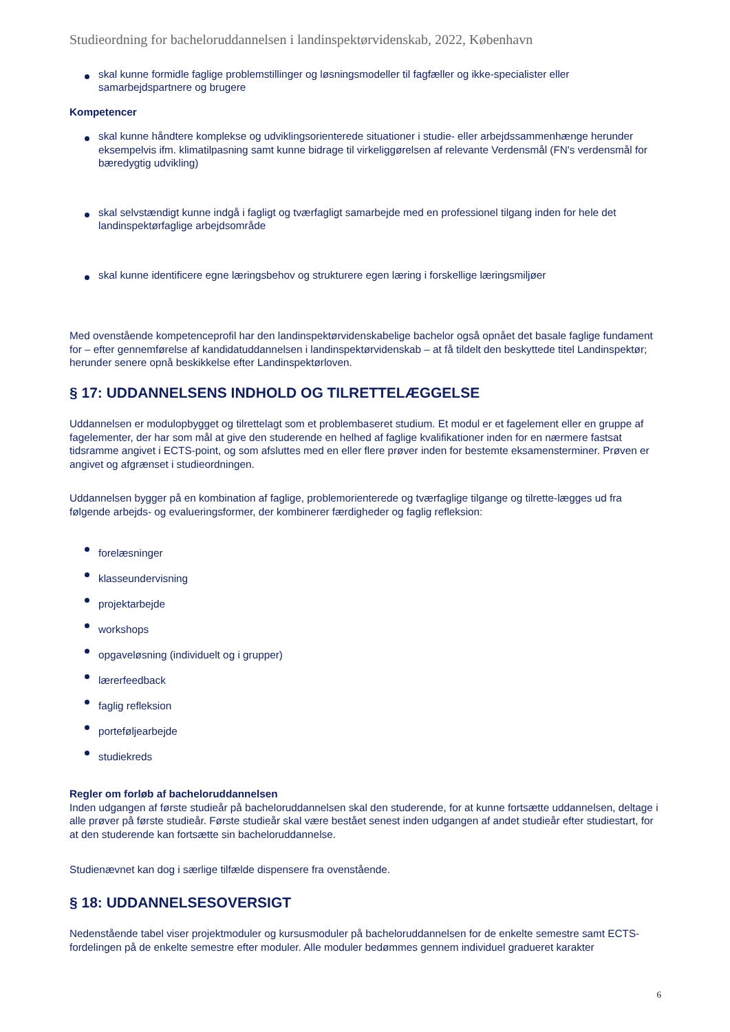Studieordning for bacheloruddannelsen i landinspektørvidenskab, 2022, København
skal kunne formidle faglige problemstillinger og løsningsmodeller til fagfæller og ikke-specialister eller samarbejdspartnere og brugere
Kompetencer
skal kunne håndtere komplekse og udviklingsorienterede situationer i studie- eller arbejdssammenhænge herunder eksempelvis ifm. klimatilpasning samt kunne bidrage til virkeliggørelsen af relevante Verdensmål (FN's verdensmål for bæredygtig udvikling)
skal selvstændigt kunne indgå i fagligt og tværfagligt samarbejde med en professionel tilgang inden for hele det landinspektørfaglige arbejdsområde
skal kunne identificere egne læringsbehov og strukturere egen læring i forskellige læringsmiljøer
Med ovenstående kompetenceprofil har den landinspektørvidenskabelige bachelor også opnået det basale faglige fundament for – efter gennemførelse af kandidatuddannelsen i landinspektørvidenskab – at få tildelt den beskyttede titel Landinspektør; herunder senere opnå beskikkelse efter Landinspektørloven.
§ 17: UDDANNELSENS INDHOLD OG TILRETTELÆGGELSE
Uddannelsen er modulopbygget og tilrettelagt som et problembaseret studium. Et modul er et fagelement eller en gruppe af fagelementer, der har som mål at give den studerende en helhed af faglige kvalifikationer inden for en nærmere fastsat tidsramme angivet i ECTS-point, og som afsluttes med en eller flere prøver inden for bestemte eksamensterminer. Prøven er angivet og afgrænset i studieordningen.
Uddannelsen bygger på en kombination af faglige, problemorienterede og tværfaglige tilgange og tilrette-lægges ud fra følgende arbejds- og evalueringsformer, der kombinerer færdigheder og faglig refleksion:
forelæsninger
klasseundervisning
projektarbejde
workshops
opgaveløsning (individuelt og i grupper)
lærerfeedback
faglig refleksion
porteføljearbejde
studiekreds
Regler om forløb af bacheloruddannelsen
Inden udgangen af første studieår på bacheloruddannelsen skal den studerende, for at kunne fortsætte uddannelsen, deltage i alle prøver på første studieår. Første studieår skal være bestået senest inden udgangen af andet studieår efter studiestart, for at den studerende kan fortsætte sin bacheloruddannelse.
Studienævnet kan dog i særlige tilfælde dispensere fra ovenstående.
§ 18: UDDANNELSESOVERSIGT
Nedenstående tabel viser projektmoduler og kursusmoduler på bacheloruddannelsen for de enkelte semestre samt ECTS-fordelingen på de enkelte semestre efter moduler. Alle moduler bedømmes gennem individuel gradueret karakter
6